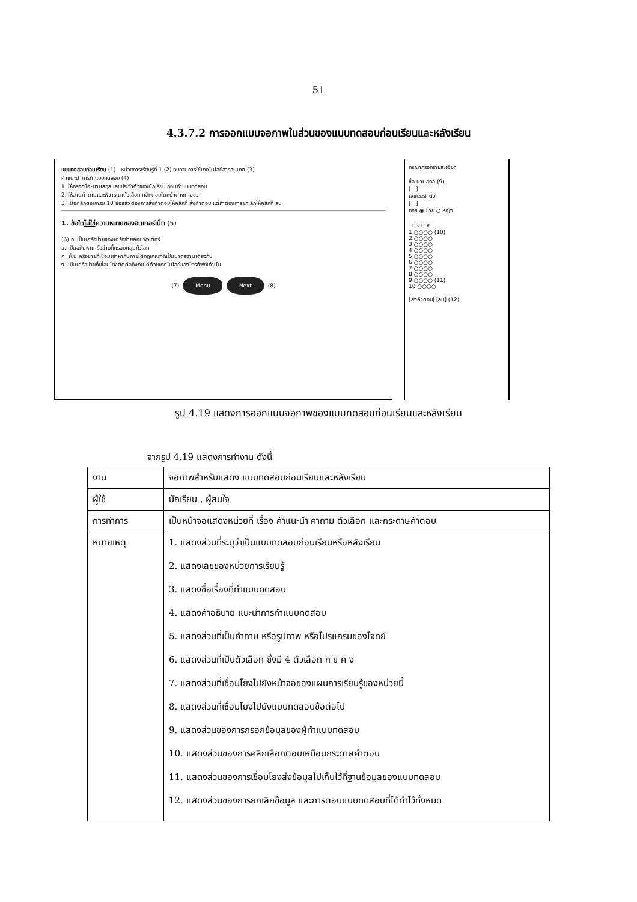51
4.3.7.2 การออกแบบจอภาพในส่วนของแบบทดสอบก่อนเรียนและหลังเรียน
แบบทดสอบก่อนเรียน (1) หน่วยการเรียนรู้ที่ 1 (2) ทบทวนการใช้เทคโนโลยีสารสนเทศ (3)
คำแนะนำการทำแบบทดสอบ (4)
1. ให้กรอกชื่อ-นามสกุล เลขประจำตัวของนักเรียน ก่อนทำแบบทดสอบ
2. ให้อ่านคำถามและพิจารณาตัวเลือก คลิกตอบในหน้าต่างทางขวา
3. เมื่อคลิกตอบครบ 10 ข้อแล้ว ต้องการส่งคำตอบให้คลิกที่ ส่งคำตอบ แต่ถ้าต้องการยกเลิกให้คลิกที่ ลบ
1. ข้อใดไม่ใช่ความหมายของอินเทอร์เน็ต (5)
(6) ก. เป็นเครือข่ายของเครือข่ายคอมพิวเตอร์
ข. เป็นอภิมหาเครือข่ายที่ครอบคลุมทั่วโลก
ค. เป็นเครือข่ายที่เชื่อมเข้าหากันภายใต้กฎเกณฑ์ที่เป็นมาตรฐานเดียวกัน
ง. เป็นเครือข่ายที่เชื่อมโยงติดต่อถึงกันได้ด้วยเทคโนโลยีของโทรศัพท์เท่านั้น
(7) Menu Next (8)
กรุณากรอกรายละเอียด
ชื่อ-นามสกุล (9)
[ ]
เลขประจำตัว
[ ]
เพศ ◉ ชาย ○ หญิง
ก ข ค ง
1 ○○○○ (10)
2 ○○○○
3 ○○○○
4 ○○○○
5 ○○○○
6 ○○○○
7 ○○○○
8 ○○○○
9 ○○○○ (11)
10 ○○○○
[ส่งคำตอบ] [ลบ] (12)
รูป 4.19 แสดงการออกแบบจอภาพของแบบทดสอบก่อนเรียนและหลังเรียน
จากรูป 4.19 แสดงการทำงาน ดังนี้
| งาน | จอภาพสำหรับแสดง แบบทดสอบก่อนเรียนและหลังเรียน |
| ผู้ใช้ | นักเรียน , ผู้สนใจ |
| การทำการ | เป็นหน้าจอแสดงหน่วยที่ เรื่อง คำแนะนำ คำถาม ตัวเลือก และกระดาษคำตอบ |
| หมายเหตุ | 1. แสดงส่วนที่ระบุว่าเป็นแบบทดสอบก่อนเรียนหรือหลังเรียน 2. แสดงเลขของหน่วยการเรียนรู้ 3. แสดงชื่อเรื่องที่ทำแบบทดสอบ 4. แสดงคำอธิบาย แนะนำการทำแบบทดสอบ 5. แสดงส่วนที่เป็นคำถาม หรือรูปภาพ หรือโปรแกรมของโจทย์ 6. แสดงส่วนที่เป็นตัวเลือก ซึ่งมี 4 ตัวเลือก ก ข ค ง 7. แสดงส่วนที่เชื่อมโยงไปยังหน้าจอของแผนการเรียนรู้ของหน่วยนี้ 8. แสดงส่วนที่เชื่อมโยงไปยังแบบทดสอบข้อต่อไป 9. แสดงส่วนของการกรอกข้อมูลของผู้ทำแบบทดสอบ 10. แสดงส่วนของการคลิกเลือกตอบเหมือนกระดาษคำตอบ 11. แสดงส่วนของการเชื่อมโยงส่งข้อมูลไปเก็บไว้ที่ฐานข้อมูลของแบบทดสอบ 12. แสดงส่วนของการยกเลิกข้อมูล และการตอบแบบทดสอบที่ได้ทำไว้ทั้งหมด |